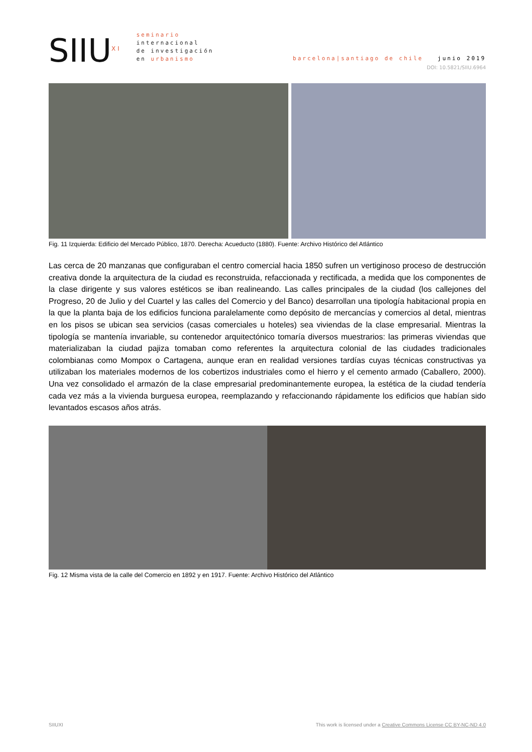SIIU<sup>XI</sup>
seminario
internacional
de investigación
en urbanismo
barcelona|santiago de chile junio 2019
DOI: 10.5821/SIIU.6964
Fig. 11 Izquierda: Edificio del Mercado Público, 1870. Derecha: Acueducto (1880). Fuente: Archivo Histórico del Atlántico
Las cerca de 20 manzanas que configuraban el centro comercial hacia 1850 sufren un vertiginoso proceso de destrucción creativa donde la arquitectura de la ciudad es reconstruida, refaccionada y rectificada, a medida que los componentes de la clase dirigente y sus valores estéticos se iban realineando. Las calles principales de la ciudad (los callejones del Progreso, 20 de Julio y del Cuartel y las calles del Comercio y del Banco) desarrollan una tipología habitacional propia en la que la planta baja de los edificios funciona paralelamente como depósito de mercancías y comercios al detal, mientras en los pisos se ubican sea servicios (casas comerciales u hoteles) sea viviendas de la clase empresarial. Mientras la tipología se mantenía invariable, su contenedor arquitectónico tomaría diversos muestrarios: las primeras viviendas que materializaban la ciudad pajiza tomaban como referentes la arquitectura colonial de las ciudades tradicionales colombianas como Mompox o Cartagena, aunque eran en realidad versiones tardías cuyas técnicas constructivas ya utilizaban los materiales modernos de los cobertizos industriales como el hierro y el cemento armado (Caballero, 2000). Una vez consolidado el armazón de la clase empresarial predominantemente europea, la estética de la ciudad tendería cada vez más a la vivienda burguesa europea, reemplazando y refaccionando rápidamente los edificios que habían sido levantados escasos años atrás.
Fig. 12 Misma vista de la calle del Comercio en 1892 y en 1917. Fuente: Archivo Histórico del Atlántico
SIIUXI This work is licensed under a Creative Commons License CC BY-NC-ND 4.0